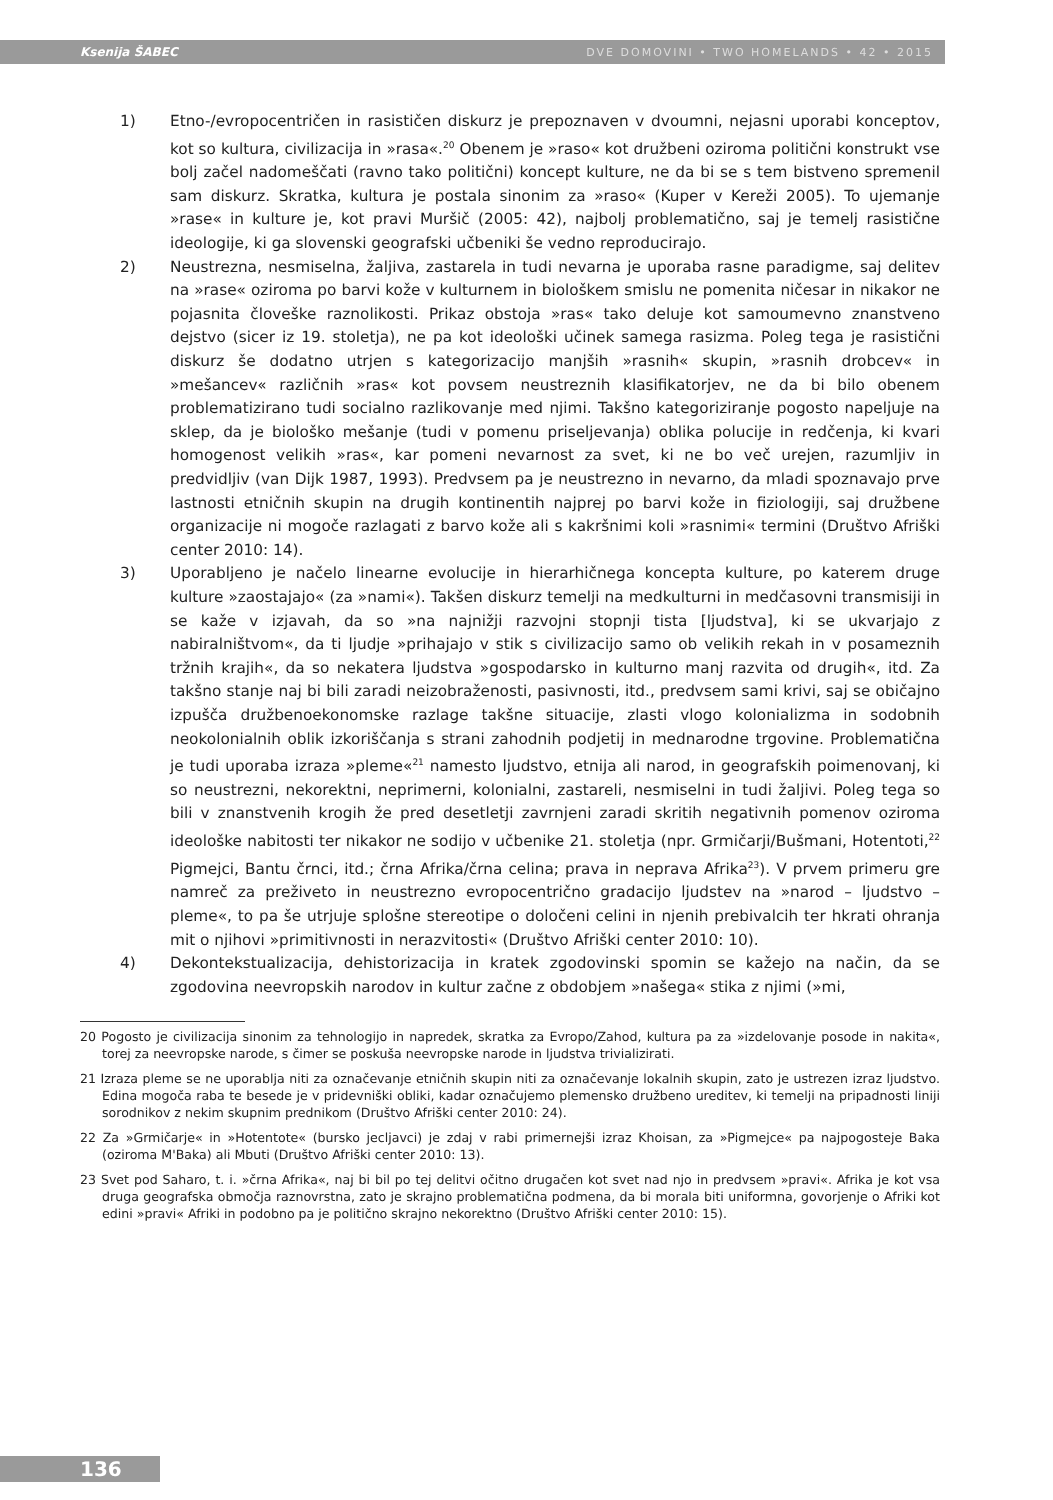Ksenija ŠABEC DVE DOMOVINI • TWO HOMELANDS • 42 • 2015
1) Etno-/evropocentričen in rasističen diskurz je prepoznaven v dvoumni, nejasni uporabi konceptov, kot so kultura, civilizacija in »rasa«.<sup>20</sup> Obenem je »raso« kot družbeni oziroma politični konstrukt vse bolj začel nadomeščati (ravno tako politični) koncept kulture, ne da bi se s tem bistveno spremenil sam diskurz. Skratka, kultura je postala sinonim za »raso« (Kuper v Kereži 2005). To ujemanje »rase« in kulture je, kot pravi Muršič (2005: 42), najbolj problematično, saj je temelj rasistične ideologije, ki ga slovenski geografski učbeniki še vedno reproducirajo.
2) Neustrezna, nesmiselna, žaljiva, zastarela in tudi nevarna je uporaba rasne paradigme, saj delitev na »rase« oziroma po barvi kože v kulturnem in biološkem smislu ne pomenita ničesar in nikakor ne pojasnita človeške raznolikosti. Prikaz obstoja »ras« tako deluje kot samoumevno znanstveno dejstvo (sicer iz 19. stoletja), ne pa kot ideološki učinek samega rasizma. Poleg tega je rasistični diskurz še dodatno utrjen s kategorizacijo manjših »rasnih« skupin, »rasnih drobcev« in »mešancev« različnih »ras« kot povsem neustreznih klasifikatorjev, ne da bi bilo obenem problematizirano tudi socialno razlikovanje med njimi. Takšno kategoriziranje pogosto napeljuje na sklep, da je biološko mešanje (tudi v pomenu priseljevanja) oblika polucije in redčenja, ki kvari homogenost velikih »ras«, kar pomeni nevarnost za svet, ki ne bo več urejen, razumljiv in predvidljiv (van Dijk 1987, 1993). Predvsem pa je neustrezno in nevarno, da mladi spoznavajo prve lastnosti etničnih skupin na drugih kontinentih najprej po barvi kože in fiziologiji, saj družbene organizacije ni mogoče razlagati z barvo kože ali s kakršnimi koli »rasnimi« termini (Društvo Afriški center 2010: 14).
3) Uporabljeno je načelo linearne evolucije in hierarhičnega koncepta kulture, po katerem druge kulture »zaostajajo« (za »nami«). Takšen diskurz temelji na medkulturni in medčasovni transmisiji in se kaže v izjavah, da so »na najnižji razvojni stopnji tista [ljudstva], ki se ukvarjajo z nabiralništvom«, da ti ljudje »prihajajo v stik s civilizacijo samo ob velikih rekah in v posameznih tržnih krajih«, da so nekatera ljudstva »gospodarsko in kulturno manj razvita od drugih«, itd. Za takšno stanje naj bi bili zaradi neizobraženosti, pasivnosti, itd., predvsem sami krivi, saj se običajno izpušča družbenoekonomske razlage takšne situacije, zlasti vlogo kolonializma in sodobnih neokolonialnih oblik izkoriščanja s strani zahodnih podjetij in mednarodne trgovine. Problematična je tudi uporaba izraza »pleme«<sup>21</sup> namesto ljudstvo, etnija ali narod, in geografskih poimenovanj, ki so neustrezni, nekorektni, neprimerni, kolonialni, zastareli, nesmiselni in tudi žaljivi. Poleg tega so bili v znanstvenih krogih že pred desetletji zavrnjeni zaradi skritih negativnih pomenov oziroma ideološke nabitosti ter nikakor ne sodijo v učbenike 21. stoletja (npr. Grmičarji/Bušmani, Hotentoti,<sup>22</sup> Pigmejci, Bantu črnci, itd.; črna Afrika/črna celina; prava in neprava Afrika<sup>23</sup>). V prvem primeru gre namreč za preživeto in neustrezno evropocentrično gradacijo ljudstev na »narod – ljudstvo – pleme«, to pa še utrjuje splošne stereotipe o določeni celini in njenih prebivalcih ter hkrati ohranja mit o njihovi »primitivnosti in nerazvitosti« (Društvo Afriški center 2010: 10).
4) Dekontekstualizacija, dehistorizacija in kratek zgodovinski spomin se kažejo na način, da se zgodovina neevropskih narodov in kultur začne z obdobjem »našega« stika z njimi (»mi,
20 Pogosto je civilizacija sinonim za tehnologijo in napredek, skratka za Evropo/Zahod, kultura pa za »izdelovanje posode in nakita«, torej za neevropske narode, s čimer se poskuša neevropske narode in ljudstva trivializirati.
21 Izraza pleme se ne uporablja niti za označevanje etničnih skupin niti za označevanje lokalnih skupin, zato je ustrezen izraz ljudstvo. Edina mogoča raba te besede je v pridevniški obliki, kadar označujemo plemensko družbeno ureditev, ki temelji na pripadnosti liniji sorodnikov z nekim skupnim prednikom (Društvo Afriški center 2010: 24).
22 Za »Grmičarje« in »Hotentote« (bursko jecljavci) je zdaj v rabi primernejši izraz Khoisan, za »Pigmejce« pa najpogosteje Baka (oziroma M'Baka) ali Mbuti (Društvo Afriški center 2010: 13).
23 Svet pod Saharo, t. i. »črna Afrika«, naj bi bil po tej delitvi očitno drugačen kot svet nad njo in predvsem »pravi«. Afrika je kot vsa druga geografska območja raznovrstna, zato je skrajno problematična podmena, da bi morala biti uniformna, govorjenje o Afriki kot edini »pravi« Afriki in podobno pa je politično skrajno nekorektno (Društvo Afriški center 2010: 15).
136